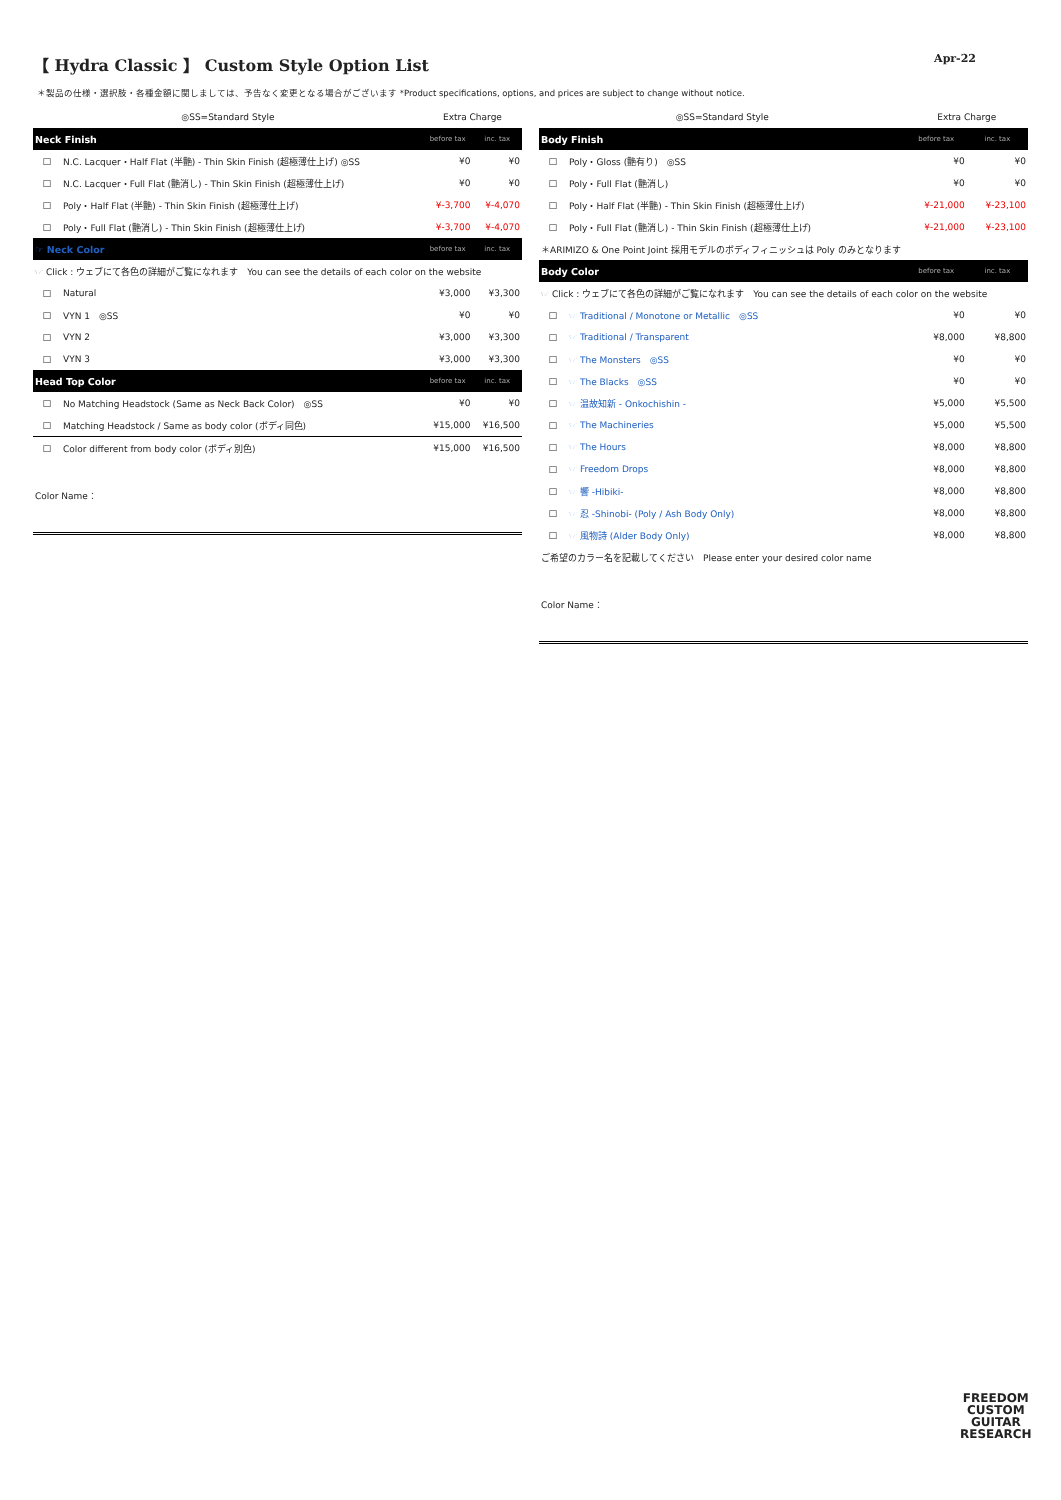【 Hydra Classic 】 Custom Style Option List
Apr-22
＊製品の仕様・選択肢・各種金額に関しましては、予告なく変更となる場合がございます *Product specifications, options, and prices are subject to change without notice.
| ◎SS=Standard Style | | Extra Charge | |
| Neck Finish | | before tax | inc. tax |
| □ | N.C. Lacquer・Half Flat (半艶) - Thin Skin Finish (超極薄仕上げ) ◎SS | ¥0 | ¥0 |
| □ | N.C. Lacquer・Full Flat (艶消し) - Thin Skin Finish (超極薄仕上げ) | ¥0 | ¥0 |
| □ | Poly・Half Flat (半艶) - Thin Skin Finish (超極薄仕上げ) | ¥-3,700 | ¥-4,070 |
| □ | Poly・Full Flat (艶消し) - Thin Skin Finish (超極薄仕上げ) | ¥-3,700 | ¥-4,070 |
| ☞ Neck Color | | before tax | inc. tax |
| ☞ Click : ウェブにて各色の詳細がご覧になれます You can see the details of each color on the website | | | |
| □ | Natural | ¥3,000 | ¥3,300 |
| □ | VYN 1 ◎SS | ¥0 | ¥0 |
| □ | VYN 2 | ¥3,000 | ¥3,300 |
| □ | VYN 3 | ¥3,000 | ¥3,300 |
| Head Top Color | | before tax | inc. tax |
| □ | No Matching Headstock (Same as Neck Back Color) ◎SS | ¥0 | ¥0 |
| □ | Matching Headstock / Same as body color (ボディ同色) | ¥15,000 | ¥16,500 |
| □ | Color different from body color (ボディ別色) | ¥15,000 | ¥16,500 |
Color Name：
| ◎SS=Standard Style | | Extra Charge | |
| Body Finish | | before tax | inc. tax |
| □ | Poly・Gloss (艶有り) ◎SS | ¥0 | ¥0 |
| □ | Poly・Full Flat (艶消し) | ¥0 | ¥0 |
| □ | Poly・Half Flat (半艶) - Thin Skin Finish (超極薄仕上げ) | ¥-21,000 | ¥-23,100 |
| □ | Poly・Full Flat (艶消し) - Thin Skin Finish (超極薄仕上げ) | ¥-21,000 | ¥-23,100 |
| ＊ARIMIZO & One Point Joint 採用モデルのボディフィニッシュは Poly のみとなります | | | |
| Body Color | | before tax | inc. tax |
| ☞ Click : ウェブにて各色の詳細がご覧になれます You can see the details of each color on the website | | | |
| □ | ☞ Traditional / Monotone or Metallic ◎SS | ¥0 | ¥0 |
| □ | ☞ Traditional / Transparent | ¥8,000 | ¥8,800 |
| □ | ☞ The Monsters ◎SS | ¥0 | ¥0 |
| □ | ☞ The Blacks ◎SS | ¥0 | ¥0 |
| □ | ☞ 温故知新 - Onkochishin - | ¥5,000 | ¥5,500 |
| □ | ☞ The Machineries | ¥5,000 | ¥5,500 |
| □ | ☞ The Hours | ¥8,000 | ¥8,800 |
| □ | ☞ Freedom Drops | ¥8,000 | ¥8,800 |
| □ | ☞ 響 -Hibiki- | ¥8,000 | ¥8,800 |
| □ | ☞ 忍 -Shinobi- (Poly / Ash Body Only) | ¥8,000 | ¥8,800 |
| □ | ☞ 風物詩 (Alder Body Only) | ¥8,000 | ¥8,800 |
| ご希望のカラー名を記載してください Please enter your desired color name | | | |
Color Name：
FREEDOM
CUSTOM
GUITAR
RESEARCH